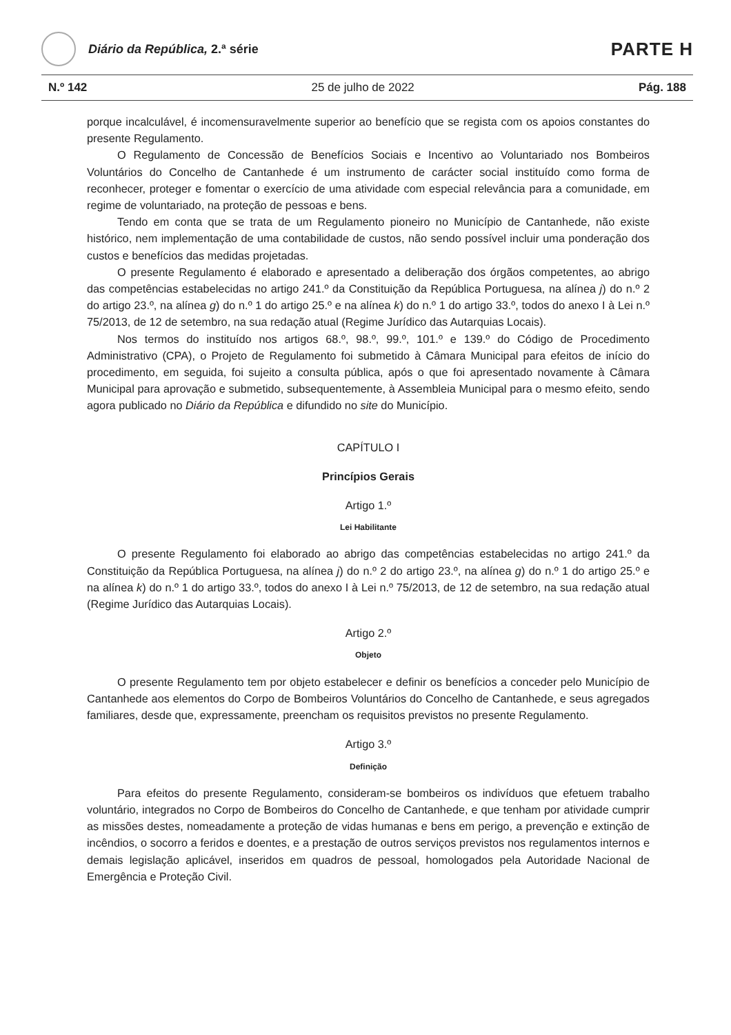Diário da República, 2.ª série
PARTE H
N.º 142 25 de julho de 2022 Pág. 188
porque incalculável, é incomensuravelmente superior ao benefício que se regista com os apoios constantes do presente Regulamento.
O Regulamento de Concessão de Benefícios Sociais e Incentivo ao Voluntariado nos Bombeiros Voluntários do Concelho de Cantanhede é um instrumento de carácter social instituído como forma de reconhecer, proteger e fomentar o exercício de uma atividade com especial relevância para a comunidade, em regime de voluntariado, na proteção de pessoas e bens.
Tendo em conta que se trata de um Regulamento pioneiro no Município de Cantanhede, não existe histórico, nem implementação de uma contabilidade de custos, não sendo possível incluir uma ponderação dos custos e benefícios das medidas projetadas.
O presente Regulamento é elaborado e apresentado a deliberação dos órgãos competentes, ao abrigo das competências estabelecidas no artigo 241.º da Constituição da República Portuguesa, na alínea j) do n.º 2 do artigo 23.º, na alínea g) do n.º 1 do artigo 25.º e na alínea k) do n.º 1 do artigo 33.º, todos do anexo I à Lei n.º 75/2013, de 12 de setembro, na sua redação atual (Regime Jurídico das Autarquias Locais).
Nos termos do instituído nos artigos 68.º, 98.º, 99.º, 101.º e 139.º do Código de Procedimento Administrativo (CPA), o Projeto de Regulamento foi submetido à Câmara Municipal para efeitos de início do procedimento, em seguida, foi sujeito a consulta pública, após o que foi apresentado novamente à Câmara Municipal para aprovação e submetido, subsequentemente, à Assembleia Municipal para o mesmo efeito, sendo agora publicado no Diário da República e difundido no site do Município.
CAPÍTULO I
Princípios Gerais
Artigo 1.º
Lei Habilitante
O presente Regulamento foi elaborado ao abrigo das competências estabelecidas no artigo 241.º da Constituição da República Portuguesa, na alínea j) do n.º 2 do artigo 23.º, na alínea g) do n.º 1 do artigo 25.º e na alínea k) do n.º 1 do artigo 33.º, todos do anexo I à Lei n.º 75/2013, de 12 de setembro, na sua redação atual (Regime Jurídico das Autarquias Locais).
Artigo 2.º
Objeto
O presente Regulamento tem por objeto estabelecer e definir os benefícios a conceder pelo Município de Cantanhede aos elementos do Corpo de Bombeiros Voluntários do Concelho de Cantanhede, e seus agregados familiares, desde que, expressamente, preencham os requisitos previstos no presente Regulamento.
Artigo 3.º
Definição
Para efeitos do presente Regulamento, consideram-se bombeiros os indivíduos que efetuem trabalho voluntário, integrados no Corpo de Bombeiros do Concelho de Cantanhede, e que tenham por atividade cumprir as missões destes, nomeadamente a proteção de vidas humanas e bens em perigo, a prevenção e extinção de incêndios, o socorro a feridos e doentes, e a prestação de outros serviços previstos nos regulamentos internos e demais legislação aplicável, inseridos em quadros de pessoal, homologados pela Autoridade Nacional de Emergência e Proteção Civil.